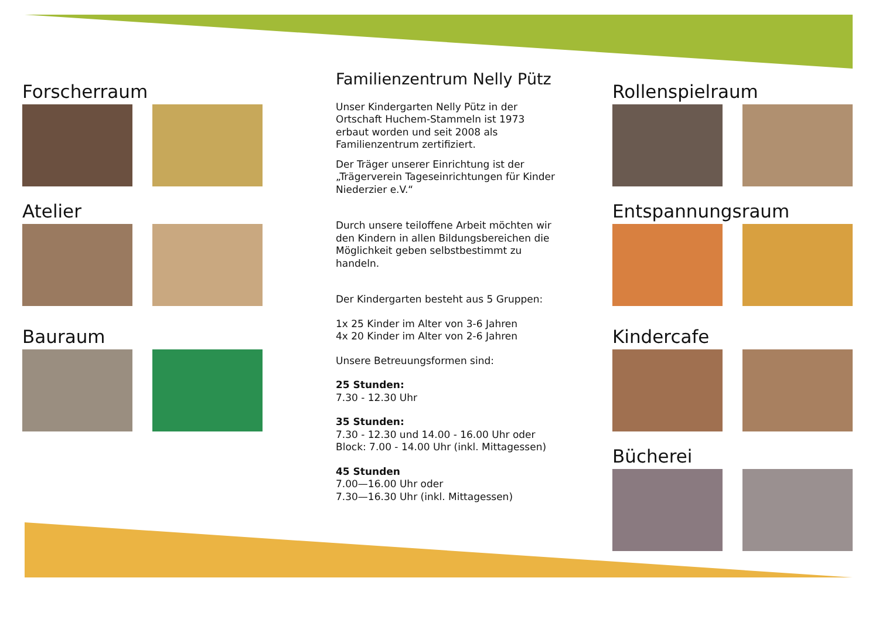Forscherraum
Atelier
Bauraum
Familienzentrum Nelly Pütz
Unser Kindergarten Nelly Pütz in der Ortschaft Huchem-Stammeln ist 1973 erbaut worden und seit 2008 als Familienzentrum zertifiziert.
Der Träger unserer Einrichtung ist der „Trägerverein Tageseinrichtungen für Kinder Niederzier e.V.“
Durch unsere teiloffene Arbeit möchten wir den Kindern in allen Bildungsbereichen die Möglichkeit geben selbstbestimmt zu handeln.
Der Kindergarten besteht aus 5 Gruppen:
1x 25 Kinder im Alter von 3-6 Jahren
4x 20 Kinder im Alter von 2-6 Jahren
Unsere Betreuungsformen sind:
25 Stunden:
7.30 - 12.30 Uhr
35 Stunden:
7.30 - 12.30 und 14.00 - 16.00 Uhr oder
Block: 7.00 - 14.00 Uhr (inkl. Mittagessen)
45 Stunden
7.00—16.00 Uhr oder
7.30—16.30 Uhr (inkl. Mittagessen)
Rollenspielraum
Entspannungsraum
Kindercafe
Bücherei